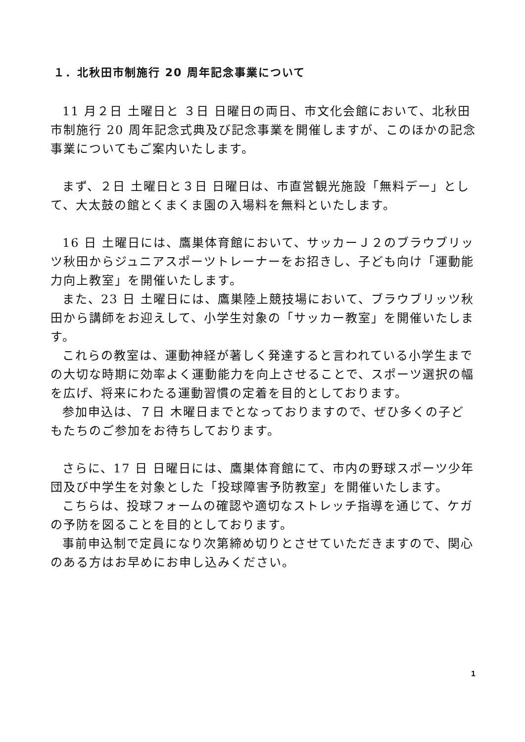１．北秋田市制施行 20 周年記念事業について
11 月２日 土曜日と ３日 日曜日の両日、市文化会館において、北秋田市制施行 20 周年記念式典及び記念事業を開催しますが、このほかの記念事業についてもご案内いたします。
まず、２日 土曜日と３日 日曜日は、市直営観光施設「無料デー」として、大太鼓の館とくまくま園の入場料を無料といたします。
16 日 土曜日には、鷹巣体育館において、サッカーＪ２のブラウブリッツ秋田からジュニアスポーツトレーナーをお招きし、子ども向け「運動能力向上教室」を開催いたします。
また、23 日 土曜日には、鷹巣陸上競技場において、ブラウブリッツ秋田から講師をお迎えして、小学生対象の「サッカー教室」を開催いたします。
これらの教室は、運動神経が著しく発達すると言われている小学生までの大切な時期に効率よく運動能力を向上させることで、スポーツ選択の幅を広げ、将来にわたる運動習慣の定着を目的としております。
参加申込は、７日 木曜日までとなっておりますので、ぜひ多くの子どもたちのご参加をお待ちしております。
さらに、17 日 日曜日には、鷹巣体育館にて、市内の野球スポーツ少年団及び中学生を対象とした「投球障害予防教室」を開催いたします。
こちらは、投球フォームの確認や適切なストレッチ指導を通じて、ケガの予防を図ることを目的としております。
事前申込制で定員になり次第締め切りとさせていただきますので、関心のある方はお早めにお申し込みください。
1